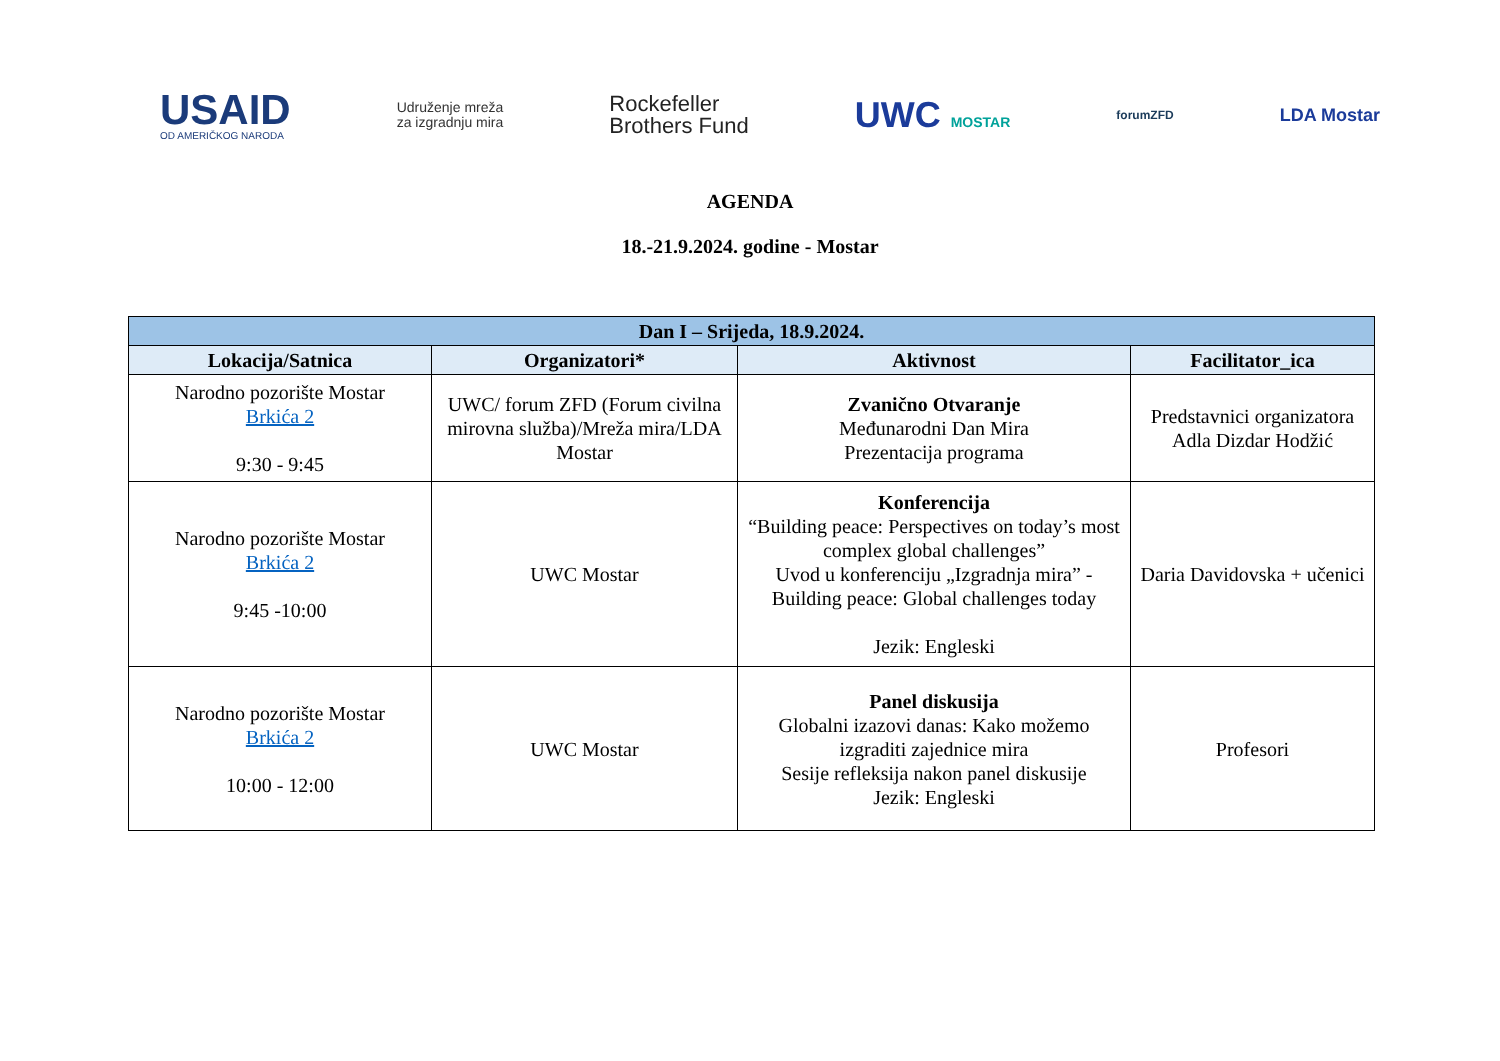USAID
OD AMERIČKOG NARODA
Udruženje mreža
za izgradnju mira
Rockefeller
Brothers Fund
UWC MOSTAR
forumZFD
LDA Mostar
AGENDA
18.-21.9.2024. godine - Mostar
| Dan I – Srijeda, 18.9.2024. | | | |
| --- | --- | --- | --- |
| Lokacija/Satnica | Organizatori* | Aktivnost | Facilitator_ica |
| Narodno pozorište Mostar Brkića 2 9:30 - 9:45 | UWC/ forum ZFD (Forum civilna mirovna služba)/Mreža mira/LDA Mostar | Zvanično Otvaranje Međunarodni Dan Mira Prezentacija programa | Predstavnici organizatora Adla Dizdar Hodžić |
| Narodno pozorište Mostar Brkića 2 9:45 -10:00 | UWC Mostar | Konferencija “Building peace: Perspectives on today’s most complex global challenges” Uvod u konferenciju „Izgradnja mira” - Building peace: Global challenges today Jezik: Engleski | Daria Davidovska + učenici |
| Narodno pozorište Mostar Brkića 2 10:00 - 12:00 | UWC Mostar | Panel diskusija Globalni izazovi danas: Kako možemo izgraditi zajednice mira Sesije refleksija nakon panel diskusije Jezik: Engleski | Profesori |